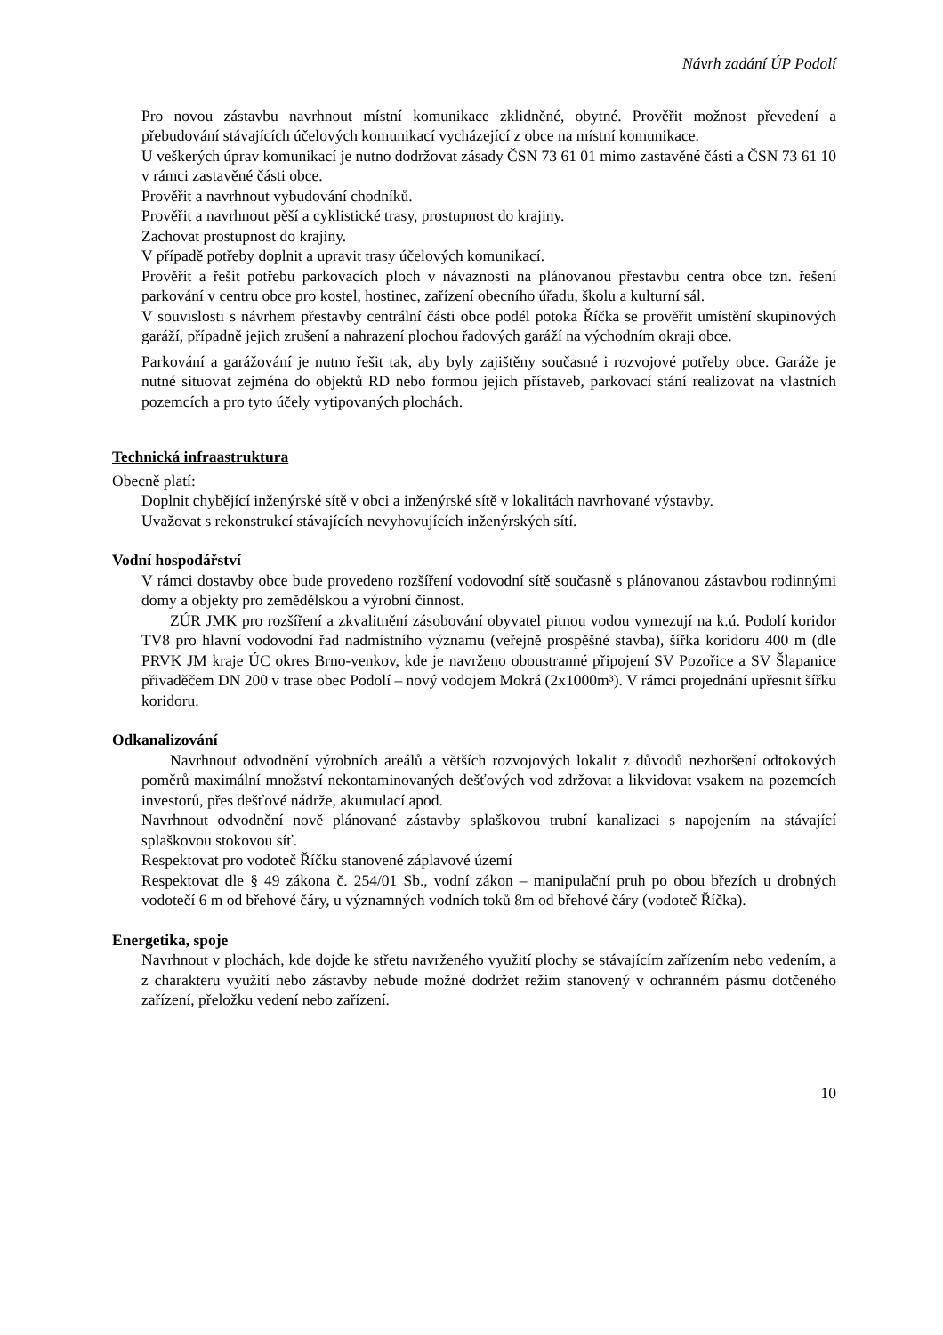Návrh zadání ÚP Podolí
Pro novou zástavbu navrhnout místní komunikace zklidněné, obytné. Prověřit možnost převedení a přebudování stávajících účelových komunikací vycházející z obce na místní komunikace.
U veškerých úprav komunikací je nutno dodržovat zásady ČSN 73 61 01 mimo zastavěné části a ČSN 73 61 10 v rámci zastavěné části obce.
Prověřit a navrhnout vybudování chodníků.
Prověřit a navrhnout pěší a cyklistické trasy, prostupnost do krajiny.
Zachovat prostupnost do krajiny.
V případě potřeby doplnit a upravit trasy účelových komunikací.
Prověřit a řešit potřebu parkovacích ploch v návaznosti na plánovanou přestavbu centra obce tzn. řešení parkování v centru obce pro kostel, hostinec, zařízení obecního úřadu, školu a kulturní sál.
V souvislosti s návrhem přestavby centrální části obce podél potoka Říčka se prověřit umístění skupinových garáží, případně jejich zrušení a nahrazení plochou řadových garáží na východním okraji obce.
Parkování a garážování je nutno řešit tak, aby byly zajištěny současné i rozvojové potřeby obce. Garáže je nutné situovat zejména do objektů RD nebo formou jejich přístaveb, parkovací stání realizovat na vlastních pozemcích a pro tyto účely vytipovaných plochách.
Technická infraastruktura
Obecně platí:
Doplnit chybějící inženýrské sítě v obci a inženýrské sítě v lokalitách navrhované výstavby.
Uvažovat s rekonstrukcí stávajících nevyhovujících inženýrských sítí.
Vodní hospodářství
V rámci dostavby obce bude provedeno rozšíření vodovodní sítě současně s plánovanou zástavbou rodinnými domy a objekty pro zemědělskou a výrobní činnost.
ZÚR JMK pro rozšíření a zkvalitnění zásobování obyvatel pitnou vodou vymezují na k.ú. Podolí koridor TV8 pro hlavní vodovodní řad nadmístního významu (veřejně prospěšné stavba), šířka koridoru 400 m (dle PRVK JM kraje ÚC okres Brno-venkov, kde je navrženo oboustranné připojení SV Pozořice a SV Šlapanice přivaděčem DN 200 v trase obec Podolí – nový vodojem Mokrá (2x1000m³). V rámci projednání upřesnit šířku koridoru.
Odkanalizování
Navrhnout odvodnění výrobních areálů a větších rozvojových lokalit z důvodů nezhoršení odtokových poměrů maximální množství nekontaminovaných dešťových vod zdržovat a likvidovat vsakem na pozemcích investorů, přes dešťové nádrže, akumulací apod.
Navrhnout odvodnění nově plánované zástavby splaškovou trubní kanalizaci s napojením na stávající splaškovou stokovou síť.
Respektovat pro vodoteč Říčku stanovené záplavové území
Respektovat dle § 49 zákona č. 254/01 Sb., vodní zákon – manipulační pruh po obou březích u drobných vodotečí 6 m od břehové čáry, u významných vodních toků 8m od břehové čáry (vodoteč Říčka).
Energetika, spoje
Navrhnout v plochách, kde dojde ke střetu navrženého využití plochy se stávajícím zařízením nebo vedením, a z charakteru využití nebo zástavby nebude možné dodržet režim stanovený v ochranném pásmu dotčeného zařízení, přeložku vedení nebo zařízení.
10